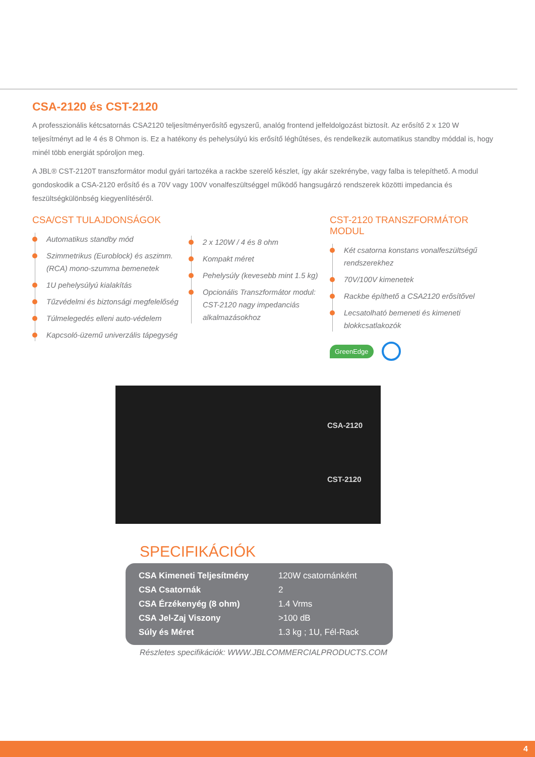CSA-2120 és CST-2120
A professzionális kétcsatornás CSA2120 teljesítményerősítő egyszerű, analóg frontend jelfeldolgozást biztosít. Az erősítő 2 x 120 W teljesítményt ad le 4 és 8 Ohmon is. Ez a hatékony és pehelysúlyú kis erősítő léghűtéses, és rendelkezik automatikus standby móddal is, hogy minél több energiát spóroljon meg.
A JBL® CST-2120T transzformátor modul gyári tartozéka a rackbe szerelő készlet, így akár szekrénybe, vagy falba is telepíthető. A modul gondoskodik a CSA-2120 erősítő és a 70V vagy 100V vonalfeszültséggel működő hangsugárzó rendszerek közötti impedancia és feszültségkülönbség kiegyenlítéséről.
CSA/CST TULAJDONSÁGOK
Automatikus standby mód
Szimmetrikus (Euroblock) és aszimm. (RCA) mono-szumma bemenetek
1U pehelysúlyú kialakítás
Tűzvédelmi és biztonsági megfelelőség
Túlmelegedés elleni auto-védelem
Kapcsoló-üzemű univerzális tápegység
2 x 120W / 4 és 8 ohm
Kompakt méret
Pehelysúly (kevesebb mint 1.5 kg)
Opcionális Transzformátor modul: CST-2120 nagy impedanciás alkalmazásokhoz
CST-2120 TRANSZFORMÁTOR MODUL
Két csatorna konstans vonalfeszültségű rendszerekhez
70V/100V kimenetek
Rackbe építhető a CSA2120 erősítővel
Lecsatolható bemeneti és kimeneti blokkcsatlakozók
GreenEdge
CSA-2120
CST-2120
SPECIFIKÁCIÓK
| CSA Kimeneti Teljesítmény | 120W csatornánként |
| CSA Csatornák | 2 |
| CSA Érzékenyég (8 ohm) | 1.4 Vrms |
| CSA Jel-Zaj Viszony | >100 dB |
| Súly és Méret | 1.3 kg ; 1U, Fél-Rack |
Részletes specifikációk: WWW.JBLCOMMERCIALPRODUCTS.COM
4